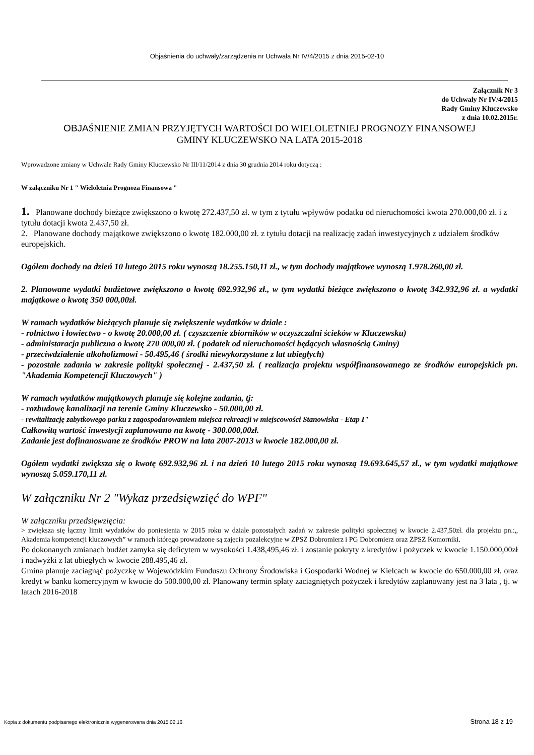Objaśnienia do uchwały/zarządzenia nr Uchwała Nr IV/4/2015 z dnia 2015-02-10
Załącznik Nr 3
do Uchwały Nr IV/4/2015
Rady Gminy Kluczewsko
z dnia 10.02.2015r.
OBJAŚNIENIE ZMIAN PRZYJĘTYCH WARTOŚCI DO WIELOLETNIEJ PROGNOZY FINANSOWEJ
GMINY KLUCZEWSKO NA LATA 2015-2018
Wprowadzone zmiany w Uchwale Rady Gminy Kluczewsko Nr III/11/2014 z dnia 30 grudnia 2014 roku dotyczą :
W załączniku Nr 1 " Wieloletnia Prognoza Finansowa "
1. Planowane dochody bieżące zwiększono o kwotę 272.437,50 zł. w tym z tytułu wpływów podatku od nieruchomości kwota 270.000,00 zł. i z tytułu dotacji kwota 2.437,50 zł.
2. Planowane dochody majątkowe zwiększono o kwotę 182.000,00 zł. z tytułu dotacji na realizację zadań inwestycyjnych z udziałem środków europejskich.
Ogółem dochody na dzień 10 lutego 2015 roku wynoszą 18.255.150,11 zł., w tym dochody majątkowe wynoszą 1.978.260,00 zł.
2. Planowane wydatki budżetowe zwiększono o kwotę 692.932,96 zł., w tym wydatki bieżące zwiększono o kwotę 342.932,96 zł. a wydatki majątkowe o kwotę 350 000,00zł.
W ramach wydatków bieżących planuje się zwiększenie wydatków w dziale :
- rolnictwo i łowiectwo - o kwotę 20.000,00 zł. ( czyszczenie zbiorników w oczyszczalni ścieków w Kluczewsku)
- administaracja publiczna o kwotę 270 000,00 zł. ( podatek od nieruchomości będących własnością Gminy)
- przeciwdziałenie alkoholizmowi - 50.495,46 ( środki niewykorzystane z lat ubiegłych)
- pozostałe zadania w zakresie polityki społecznej - 2.437,50 zł. ( realizacja projektu współfinansowanego ze środków europejskich pn. "Akademia Kompetencji Kluczowych" )
W ramach wydatków majątkowych planuje się kolejne zadania, tj:
- rozbudowę kanalizacji na terenie Gminy Kluczewsko - 50.000,00 zł.
- rewitalizację zabytkowego parku z zagospodarowaniem miejsca rekreacji w miejscowości Stanowiska - Etap I"
Całkowitą wartość inwestycji zaplanowano na kwotę - 300.000,00zł.
Zadanie jest dofinanoswane ze środków PROW na lata 2007-2013 w kwocie 182.000,00 zł.
Ogółem wydatki zwiększa się o kwotę 692.932,96 zł. i na dzień 10 lutego 2015 roku wynoszą 19.693.645,57 zł., w tym wydatki majątkowe wynoszą 5.059.170,11 zł.
W załączniku Nr 2 "Wykaz przedsięwzięć do WPF"
W załączniku przedsięwzięcia:
> zwiększa się łączny limit wydatków do poniesienia w 2015 roku w dziale pozostałych zadań w zakresie polityki społecznej w kwocie 2.437,50zł. dla projektu pn.:„ Akademia kompetencji kluczowych” w ramach którego prowadzone są zajęcia pozalekcyjne w ZPSZ Dobromierz i PG Dobromierz oraz ZPSZ Komorniki.
Po dokonanych zmianach budżet zamyka się deficytem w wysokości 1.438,495,46 zł. i zostanie pokryty z kredytów i pożyczek w kwocie 1.150.000,00zł i nadwyżki z lat ubiegłych w kwocie 288.495,46 zł.
Gmina planuje zaciagnąć pożyczkę w Wojewódzkim Funduszu Ochrony Środowiska i Gospodarki Wodnej w Kielcach w kwocie do 650.000,00 zł. oraz kredyt w banku komercyjnym w kwocie do 500.000,00 zł. Planowany termin spłaty zaciagniętych pożyczek i kredytów zaplanowany jest na 3 lata , tj. w latach 2016-2018
Kopia z dokumentu podpisanego elektronicznie wygenerowana dnia 2015.02.16 Strona 18 z 19